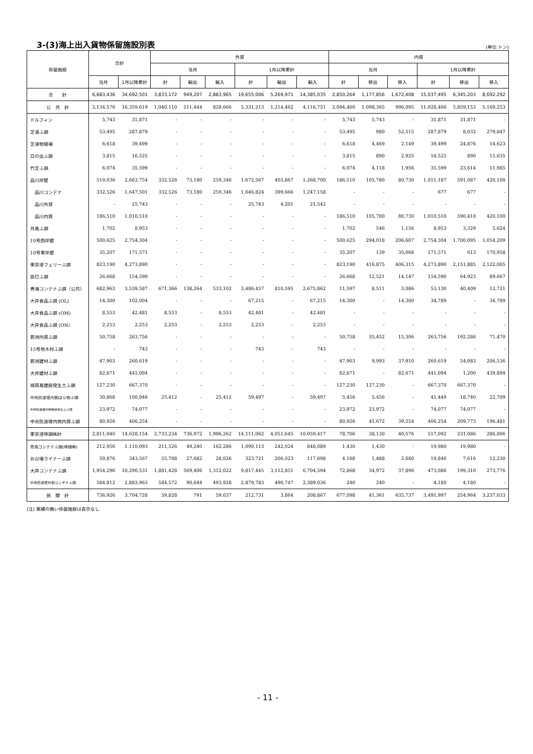3-(3)海上出入貨物係留施設別表
(単位:トン)
| 係留施設 | 合計 | | 外貿 | | | | | | 内貿 | | | | | |
| --- | --- | --- | --- | --- | --- | --- | --- | --- | --- | --- | --- | --- | --- | --- |
| | | | 当月 | | | 1月以降累計 | | | 当月 | | | 1月以降累計 | | |
| | 当月 | 1月以降累計 | 計 | 輸出 | 輸入 | 計 | 輸出 | 輸入 | 計 | 移出 | 移入 | 計 | 移出 | 移入 |
| 合 計 | 6,683,436 | 34,692,501 | 3,833,172 | 949,207 | 2,883,965 | 19,655,006 | 5,269,971 | 14,385,035 | 2,850,264 | 1,177,856 | 1,672,408 | 15,037,495 | 6,345,203 | 8,692,292 |
| 公 共 計 | 3,134,570 | 16,359,619 | 1,040,110 | 211,444 | 828,666 | 5,331,213 | 1,214,462 | 4,116,751 | 2,094,460 | 1,098,365 | 996,095 | 11,028,406 | 5,859,153 | 5,169,253 |
| ドルフィン | 5,743 | 31,871 | - | - | - | - | - | - | 5,743 | 5,743 | - | 31,871 | 31,871 | - |
| 芝浦ふ頭 | 53,495 | 287,879 | - | - | - | - | - | - | 53,495 | 980 | 52,515 | 287,879 | 8,032 | 279,847 |
| 芝浦物揚場 | 6,618 | 39,499 | - | - | - | - | - | - | 6,618 | 4,469 | 2,149 | 39,499 | 24,876 | 14,623 |
| 日の出ふ頭 | 3,815 | 16,525 | - | - | - | - | - | - | 3,815 | 890 | 2,925 | 16,525 | 890 | 15,635 |
| 竹芝ふ頭 | 6,074 | 35,599 | - | - | - | - | - | - | 6,074 | 4,118 | 1,956 | 35,599 | 23,614 | 11,985 |
| 品川岸壁 | 519,036 | 2,683,754 | 332,526 | 73,180 | 259,346 | 1,672,567 | 403,867 | 1,268,700 | 186,510 | 105,780 | 80,730 | 1,011,187 | 591,087 | 420,100 |
| 品川コンテナ | 332,526 | 1,647,501 | 332,526 | 73,180 | 259,346 | 1,646,824 | 399,666 | 1,247,158 | - | - | - | 677 | 677 | - |
| 品川外貿 | - | 25,743 | - | - | - | 25,743 | 4,201 | 21,542 | - | - | - | - | - | - |
| 品川内貿 | 186,510 | 1,010,510 | - | - | - | - | - | - | 186,510 | 105,780 | 80,730 | 1,010,510 | 590,410 | 420,100 |
| 月島ふ頭 | 1,702 | 8,953 | - | - | - | - | - | - | 1,702 | 546 | 1,156 | 8,953 | 3,329 | 5,624 |
| 10号西岸壁 | 500,625 | 2,754,304 | - | - | - | - | - | - | 500,625 | 294,018 | 206,607 | 2,754,304 | 1,700,095 | 1,054,209 |
| 10号東岸壁 | 35,207 | 171,571 | - | - | - | - | - | - | 35,207 | 139 | 35,068 | 171,571 | 613 | 170,958 |
| 東京港フェリーふ頭 | 823,190 | 4,273,890 | - | - | - | - | - | - | 823,190 | 416,875 | 406,315 | 4,273,890 | 2,151,885 | 2,122,005 |
| 辰巳ふ頭 | 26,668 | 154,590 | - | - | - | - | - | - | 26,668 | 12,521 | 14,147 | 154,590 | 64,923 | 89,667 |
| 青海コンテナふ頭（公共） | 682,963 | 3,539,587 | 671,366 | 138,264 | 533,102 | 3,486,457 | 810,595 | 2,675,862 | 11,597 | 8,511 | 3,086 | 53,130 | 40,409 | 12,721 |
| 大井食品ふ頭 (OL) | 14,300 | 102,004 | - | - | - | 67,215 | - | 67,215 | 14,300 | - | 14,300 | 34,789 | - | 34,789 |
| 大井食品ふ頭 (OM) | 8,553 | 42,481 | 8,553 | - | 8,553 | 42,481 | - | 42,481 | - | - | - | - | - | - |
| 大井食品ふ頭 (ON) | 2,253 | 2,253 | 2,253 | - | 2,253 | 2,253 | - | 2,253 | - | - | - | - | - | - |
| 若洲内貿ふ頭 | 50,758 | 263,756 | - | - | - | - | - | - | 50,758 | 35,452 | 15,306 | 263,756 | 192,286 | 71,470 |
| 15号地木材ふ頭 | - | 743 | - | - | - | 743 | - | 743 | - | - | - | - | - | - |
| 若洲建材ふ頭 | 47,903 | 260,619 | - | - | - | - | - | - | 47,903 | 9,993 | 37,910 | 260,619 | 54,083 | 206,536 |
| 大井建材ふ頭 | 82,671 | 441,094 | - | - | - | - | - | - | 82,671 | - | 82,671 | 441,094 | 1,200 | 439,894 |
| 城南島建設発生土ふ頭 | 127,230 | 667,370 | - | - | - | - | - | - | 127,230 | 127,230 | - | 667,370 | 667,370 | - |
| 中央防波堤内側ばら物ふ頭 | 30,868 | 100,946 | 25,412 | - | 25,412 | 59,497 | - | 59,497 | 5,456 | 5,456 | - | 41,449 | 18,740 | 22,709 |
| 中央防波堤内側建設発生土ふ頭 | 23,972 | 74,077 | - | - | - | - | - | - | 23,972 | 23,972 | - | 74,077 | 74,077 | - |
| 中央防波堤内側内貿ふ頭 | 80,926 | 406,254 | - | - | - | - | - | - | 80,926 | 41,672 | 39,254 | 406,254 | 209,773 | 196,481 |
| 東京港埠頭㈱計 | 2,811,940 | 14,628,154 | 2,733,234 | 736,972 | 1,996,262 | 14,111,062 | 4,051,645 | 10,059,417 | 78,706 | 38,130 | 40,576 | 517,092 | 231,086 | 286,006 |
| 青海コンテナふ頭(埠頭㈱) | 212,956 | 1,110,093 | 211,526 | 49,240 | 162,286 | 1,090,113 | 242,024 | 848,089 | 1,430 | 1,430 | - | 19,980 | 19,980 | - |
| お台場ライナーふ頭 | 59,876 | 343,567 | 55,708 | 27,682 | 28,026 | 323,721 | 206,023 | 117,698 | 4,168 | 1,488 | 2,680 | 19,846 | 7,616 | 12,230 |
| 大井コンテナふ頭 | 1,954,296 | 10,290,531 | 1,881,428 | 569,406 | 1,312,022 | 9,817,445 | 3,112,851 | 6,704,594 | 72,868 | 34,972 | 37,896 | 473,086 | 199,310 | 273,776 |
| 中央防波堤外側コンテナふ頭 | 584,812 | 2,883,963 | 584,572 | 90,644 | 493,928 | 2,879,783 | 490,747 | 2,389,036 | 240 | 240 | - | 4,180 | 4,180 | - |
| 民 間 計 | 736,926 | 3,704,728 | 59,828 | 791 | 59,037 | 212,731 | 3,864 | 208,867 | 677,098 | 41,361 | 635,737 | 3,491,997 | 254,964 | 3,237,033 |
(注) 実績の無い係留施設は表示なし
- 11 -